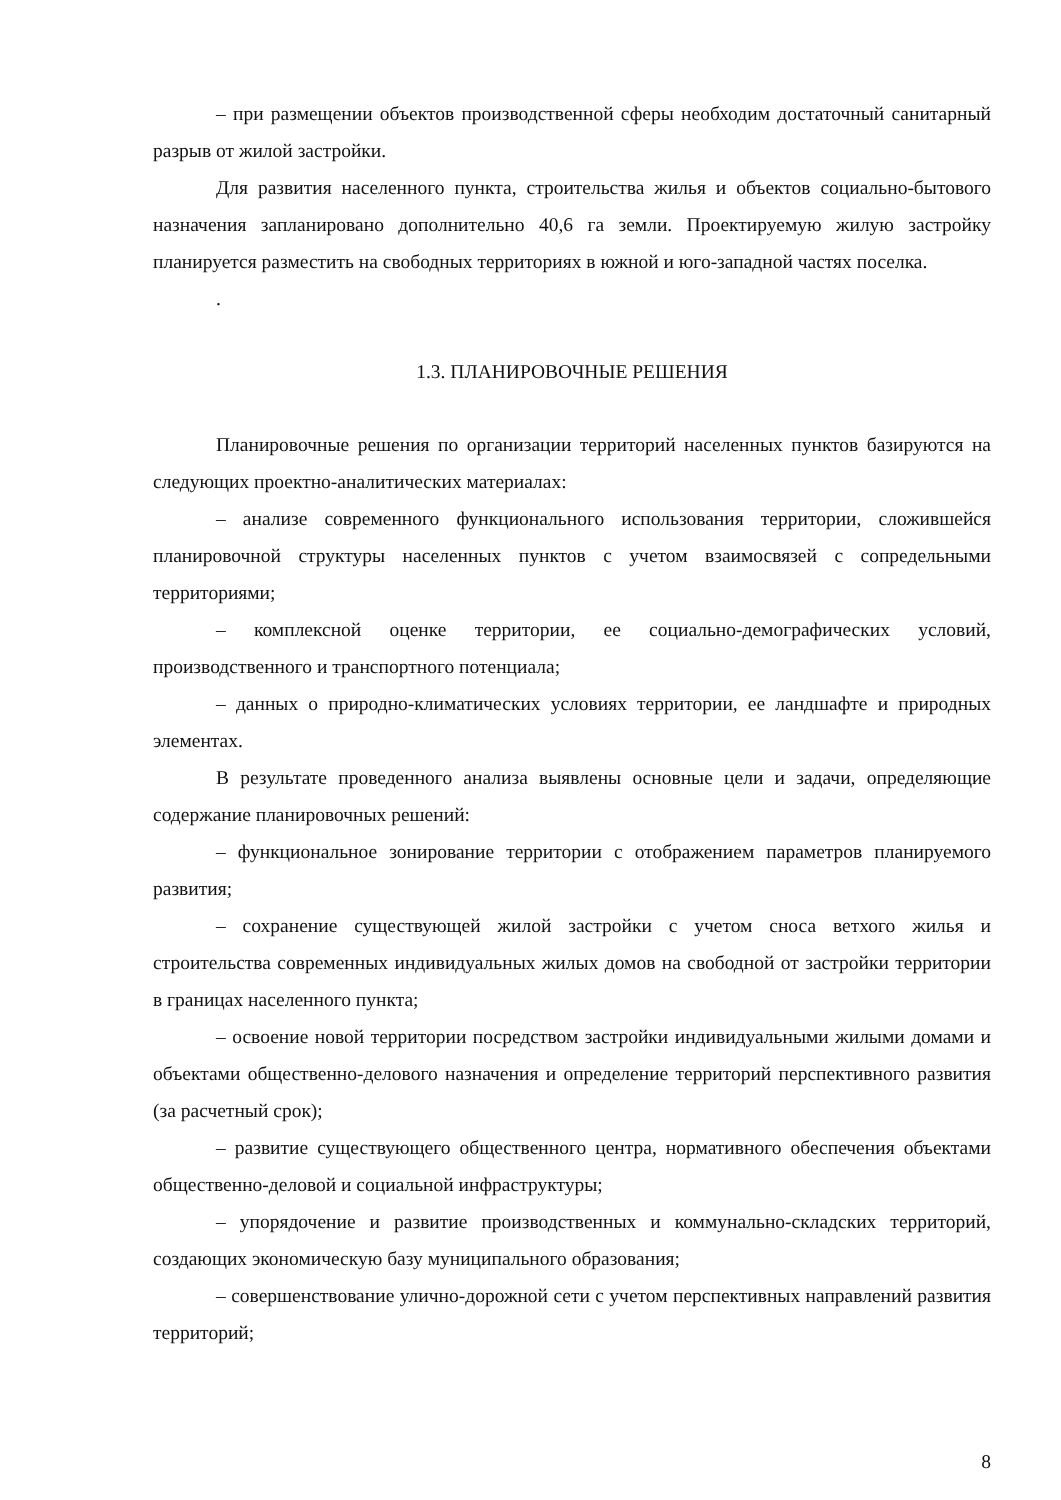– при размещении объектов производственной сферы необходим достаточный санитарный разрыв от жилой застройки.
Для развития населенного пункта, строительства жилья и объектов социально-бытового назначения запланировано дополнительно 40,6 га земли. Проектируемую жилую застройку планируется разместить на свободных территориях в южной и юго-западной частях поселка.
.
1.3. ПЛАНИРОВОЧНЫЕ РЕШЕНИЯ
Планировочные решения по организации территорий населенных пунктов базируются на следующих проектно-аналитических материалах:
– анализе современного функционального использования территории, сложившейся планировочной структуры населенных пунктов с учетом взаимосвязей с сопредельными территориями;
– комплексной оценке территории, ее социально-демографических условий, производственного и транспортного потенциала;
– данных о природно-климатических условиях территории, ее ландшафте и природных элементах.
В результате проведенного анализа выявлены основные цели и задачи, определяющие содержание планировочных решений:
– функциональное зонирование территории с отображением параметров планируемого развития;
– сохранение существующей жилой застройки с учетом сноса ветхого жилья и строительства современных индивидуальных жилых домов на свободной от застройки территории в границах населенного пункта;
– освоение новой территории посредством застройки индивидуальными жилыми домами и объектами общественно-делового назначения и определение территорий перспективного развития (за расчетный срок);
– развитие существующего общественного центра, нормативного обеспечения объектами общественно-деловой и социальной инфраструктуры;
– упорядочение и развитие производственных и коммунально-складских территорий, создающих экономическую базу муниципального образования;
– совершенствование улично-дорожной сети с учетом перспективных направлений развития территорий;
8